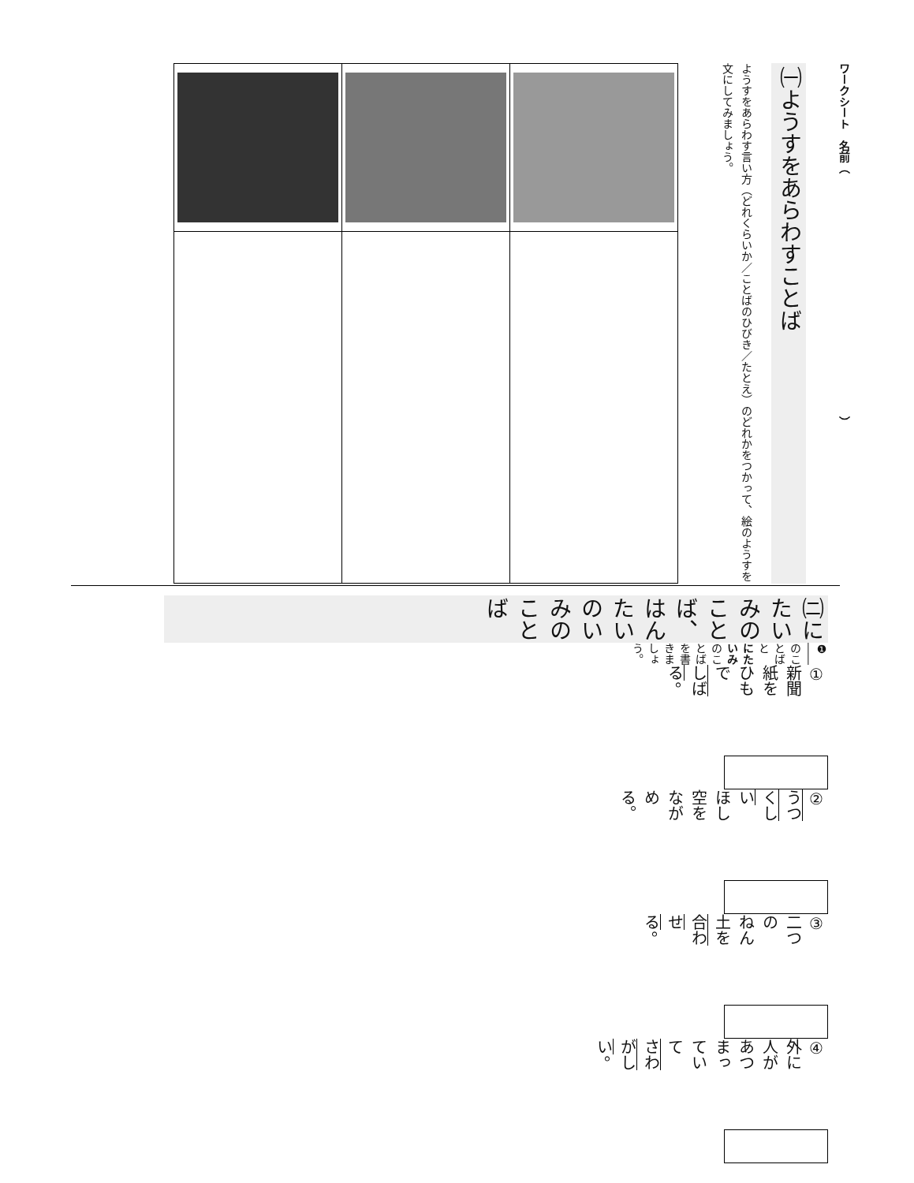ワークシート　名前（　　　　　　　　　　　　　　　　　　　　　　）
㈠ようすをあらわすことば
ようすをあらわす言い方（どれくらいか／ことばのひびき／たとえ）のどれかをつかって、絵のようすを文にしてみましょう。
㈡にたいみのことば、はんたいのいみのことば
❶ ―― のことばと にたいみのことばを書きましょう。
① 新聞紙を　ひもで　しばる。
② うつくしい　ほし空を　ながめる。
③ 二つの　ねん土を　合わせる。
④ 外に　人が　あつまっていて　さわがしい。